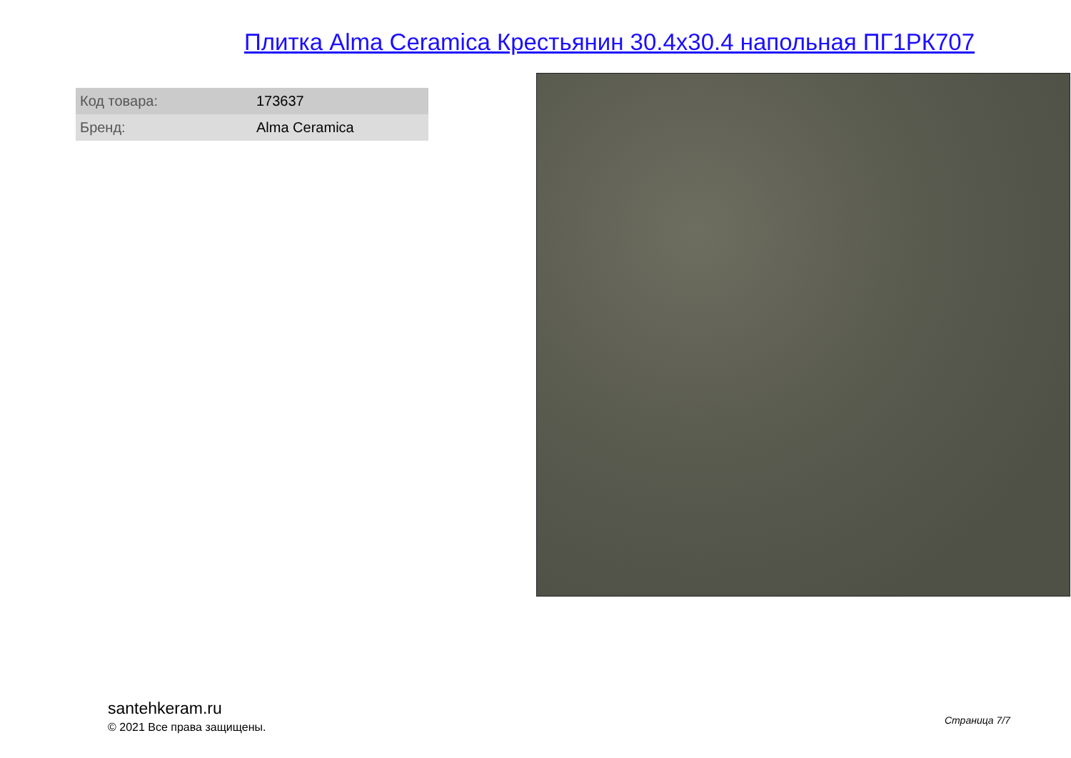Плитка Alma Ceramica Крестьянин 30.4x30.4 напольная ПГ1РК707
| Код товара: | 173637 |
| Бренд: | Alma Ceramica |
santehkeram.ru
© 2021 Все права защищены.
Страница 7/7